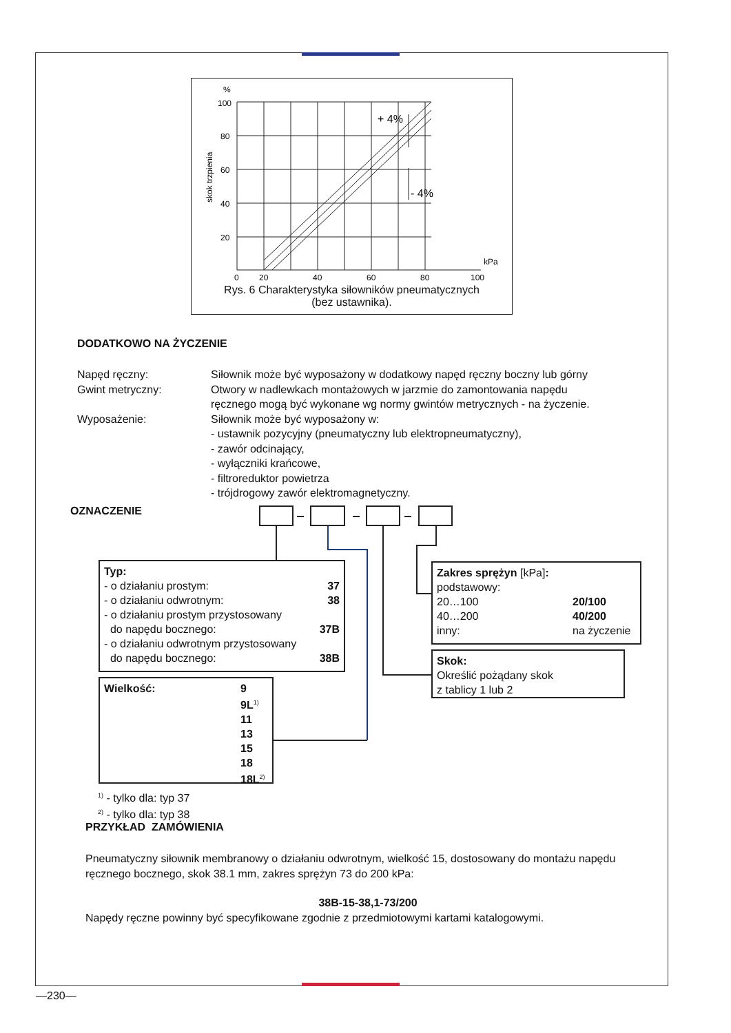%
100
80
60
40
20
0
20
40
60
80
100
kPa
skok trzpienia
+ 4%
- 4%
Rys. 6 Charakterystyka siłowników pneumatycznych
(bez ustawnika).
DODATKOWO NA ŻYCZENIE
| Napęd ręczny: | Siłownik może być wyposażony w dodatkowy napęd ręczny boczny lub górny |
| Gwint metryczny: | Otwory w nadlewkach montażowych w jarzmie do zamontowania napędu ręcznego mogą być wykonane wg normy gwintów metrycznych - na życzenie. |
| Wyposażenie: | Siłownik może być wyposażony w: - ustawnik pozycyjny (pneumatyczny lub elektropneumatyczny), - zawór odcinający, - wyłączniki krańcowe, - filtroreduktor powietrza - trójdrogowy zawór elektromagnetyczny. |
OZNACZENIE
Typ:
- o działaniu prostym: 37
- o działaniu odwrotnym: 38
- o działaniu prostym przystosowany
do napędu bocznego: 37B
- o działaniu odwrotnym przystosowany
do napędu bocznego: 38B
Wielkość: 9
9L<sup>1)</sup>
11
13
15
18
18L<sup>2)</sup>
Zakres sprężyn [kPa]:
podstawowy:
20…100 20/100
40…200 40/200
inny: na życzenie
Skok:
Określić pożądany skok
z tablicy 1 lub 2
<sup>1)</sup> - tylko dla: typ 37
<sup>2)</sup> - tylko dla: typ 38
PRZYKŁAD ZAMÓWIENIA
Pneumatyczny siłownik membranowy o działaniu odwrotnym, wielkość 15, dostosowany do montażu napędu ręcznego bocznego, skok 38.1 mm, zakres sprężyn 73 do 200 kPa:
38B-15-38,1-73/200
Napędy ręczne powinny być specyfikowane zgodnie z przedmiotowymi kartami katalogowymi.
—230—